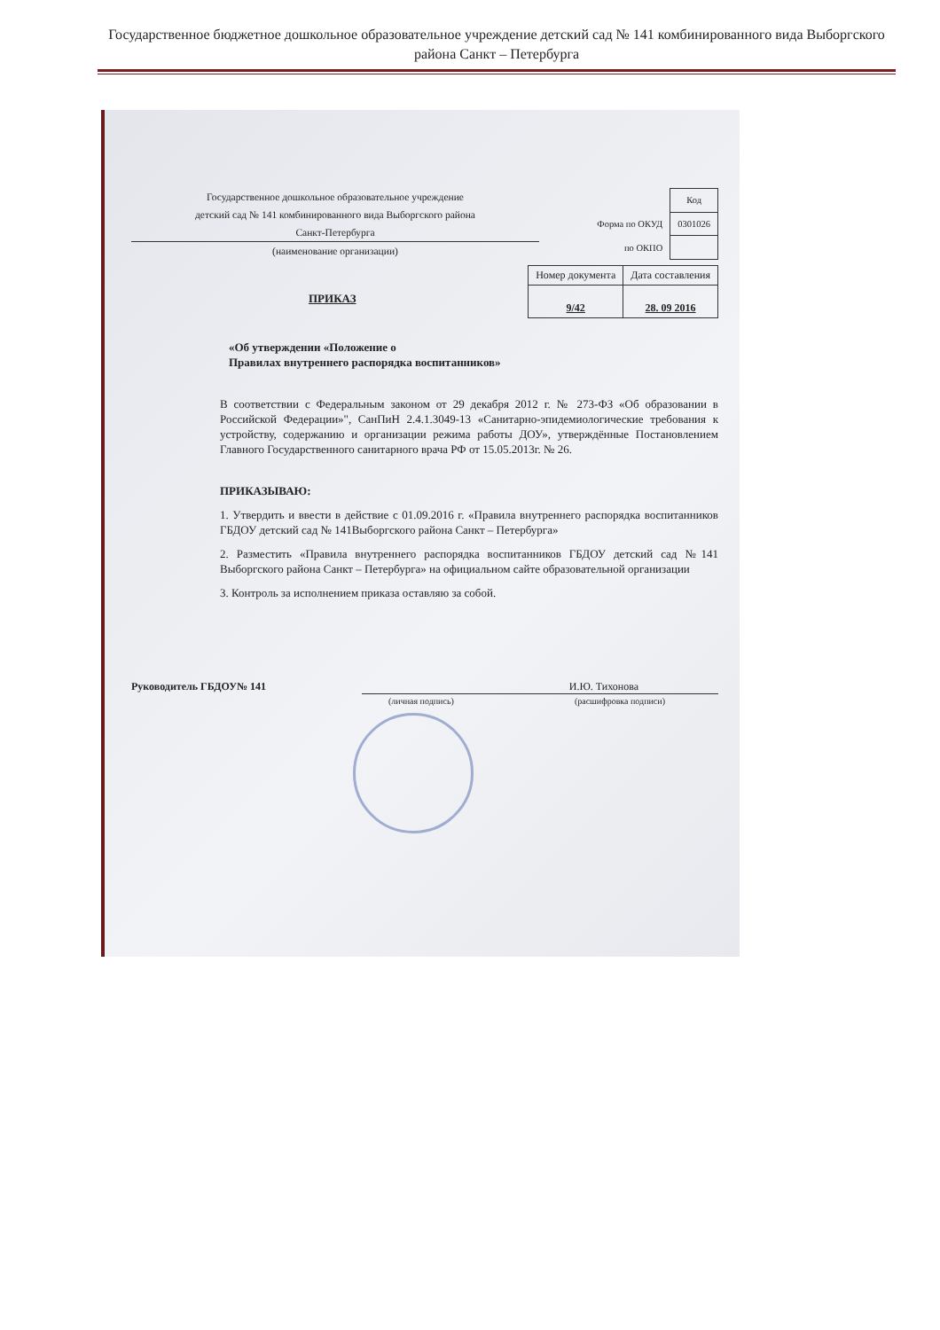Государственное бюджетное дошкольное образовательное учреждение детский сад № 141 комбинированного вида Выборгского района Санкт – Петербурга
Государственное дошкольное образовательное учреждение
детский сад № 141 комбинированного вида Выборгского района
Санкт-Петербурга
(наименование организации)
| | Код |
| Форма по ОКУД | 0301026 |
| по ОКПО | |
ПРИКАЗ
| Номер документа | Дата составления |
| --- | --- |
| 9/42 | 28. 09 2016 |
«Об утверждении «Положение о
Правилах внутреннего распорядка воспитанников»
В соответствии с Федеральным законом от 29 декабря 2012 г. № 273-ФЗ «Об образовании в Российской Федерации»", СанПиН 2.4.1.3049-13 «Санитарно-эпидемиологические требования к устройству, содержанию и организации режима работы ДОУ», утверждённые Постановлением Главного Государственного санитарного врача РФ от 15.05.2013г. № 26.
ПРИКАЗЫВАЮ:
1. Утвердить и ввести в действие с 01.09.2016 г. «Правила внутреннего распорядка воспитанников ГБДОУ детский сад № 141Выборгского района Санкт – Петербурга»
2. Разместить «Правила внутреннего распорядка воспитанников ГБДОУ детский сад №141 Выборгского района Санкт – Петербурга» на официальном сайте образовательной организации
3. Контроль за исполнением приказа оставляю за собой.
Руководитель ГБДОУ№ 141 И.Ю. Тихонова
(личная подпись) (расшифровка подписи)